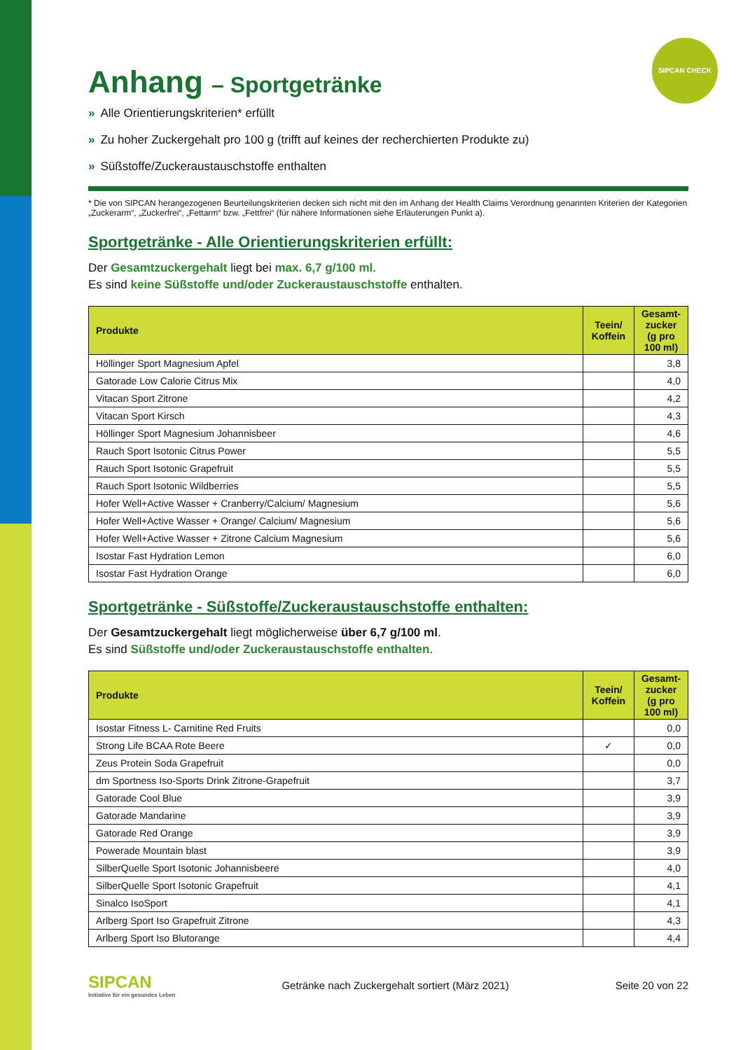SIPCAN CHECK
Anhang – Sportgetränke
» Alle Orientierungskriterien* erfüllt
» Zu hoher Zuckergehalt pro 100 g (trifft auf keines der recherchierten Produkte zu)
» Süßstoffe/Zuckeraustauschstoffe enthalten
* Die von SIPCAN herangezogenen Beurteilungskriterien decken sich nicht mit den im Anhang der Health Claims Verordnung genannten Kriterien der Kategorien „Zuckerarm“, „Zuckerfrei“, „Fettarm“ bzw. „Fettfrei“ (für nähere Informationen siehe Erläuterungen Punkt a).
Sportgetränke - Alle Orientierungskriterien erfüllt:
Der Gesamtzuckergehalt liegt bei max. 6,7 g/100 ml.
Es sind keine Süßstoffe und/oder Zuckeraustauschstoffe enthalten.
| Produkte | Teein/ Koffein | Gesamt-zucker (g pro 100 ml) |
| --- | --- | --- |
| Höllinger Sport Magnesium Apfel | | 3,8 |
| Gatorade Low Calorie Citrus Mix | | 4,0 |
| Vitacan Sport Zitrone | | 4,2 |
| Vitacan Sport Kirsch | | 4,3 |
| Höllinger Sport Magnesium Johannisbeer | | 4,6 |
| Rauch Sport Isotonic Citrus Power | | 5,5 |
| Rauch Sport Isotonic Grapefruit | | 5,5 |
| Rauch Sport Isotonic Wildberries | | 5,5 |
| Hofer Well+Active Wasser + Cranberry/Calcium/ Magnesium | | 5,6 |
| Hofer Well+Active Wasser + Orange/ Calcium/ Magnesium | | 5,6 |
| Hofer Well+Active Wasser + Zitrone Calcium Magnesium | | 5,6 |
| Isostar Fast Hydration Lemon | | 6,0 |
| Isostar Fast Hydration Orange | | 6,0 |
Sportgetränke - Süßstoffe/Zuckeraustauschstoffe enthalten:
Der Gesamtzuckergehalt liegt möglicherweise über 6,7 g/100 ml.
Es sind Süßstoffe und/oder Zuckeraustauschstoffe enthalten.
| Produkte | Teein/ Koffein | Gesamt-zucker (g pro 100 ml) |
| --- | --- | --- |
| Isostar Fitness L- Carnitine Red Fruits | | 0,0 |
| Strong Life BCAA Rote Beere | ✓ | 0,0 |
| Zeus Protein Soda Grapefruit | | 0,0 |
| dm Sportness Iso-Sports Drink Zitrone-Grapefruit | | 3,7 |
| Gatorade Cool Blue | | 3,9 |
| Gatorade Mandarine | | 3,9 |
| Gatorade Red Orange | | 3,9 |
| Powerade Mountain blast | | 3,9 |
| SilberQuelle Sport Isotonic Johannisbeere | | 4,0 |
| SilberQuelle Sport Isotonic Grapefruit | | 4,1 |
| Sinalco IsoSport | | 4,1 |
| Arlberg Sport Iso Grapefruit Zitrone | | 4,3 |
| Arlberg Sport Iso Blutorange | | 4,4 |
SIPCAN
Initiative für ein gesundes Leben
Getränke nach Zuckergehalt sortiert (März 2021)
Seite 20 von 22